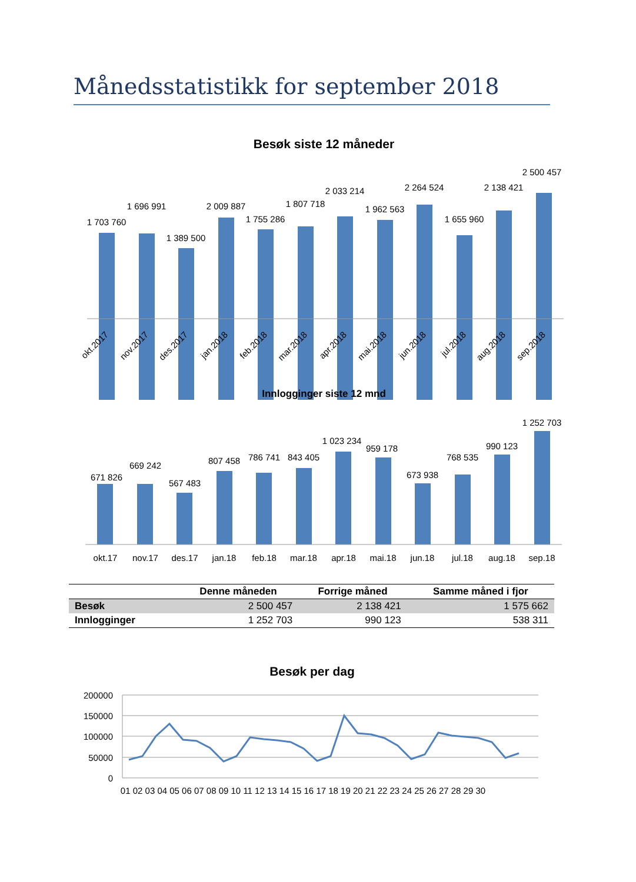Månedsstatistikk for september 2018
Besøk siste 12 måneder
1 703 760
1 696 991
1 389 500
2 009 887
1 755 286
1 807 718
2 033 214
1 962 563
2 264 524
1 655 960
2 138 421
2 500 457
okt.2017
nov.2017
des.2017
jan.2018
feb.2018
mar.2018
apr.2018
mai.2018
jun.2018
jul.2018
aug.2018
sep.2018
Innlogginger siste 12 mnd
671 826
669 242
567 483
807 458
786 741
843 405
1 023 234
959 178
673 938
768 535
990 123
1 252 703
okt.17
nov.17
des.17
jan.18
feb.18
mar.18
apr.18
mai.18
jun.18
jul.18
aug.18
sep.18
| | Denne måneden | Forrige måned | Samme måned i fjor |
| --- | --- | --- | --- |
| Besøk | 2 500 457 | 2 138 421 | 1 575 662 |
| Innlogginger | 1 252 703 | 990 123 | 538 311 |
Besøk per dag
200000
150000
100000
50000
0
01 02 03 04 05 06 07 08 09 10 11 12 13 14 15 16 17 18 19 20 21 22 23 24 25 26 27 28 29 30